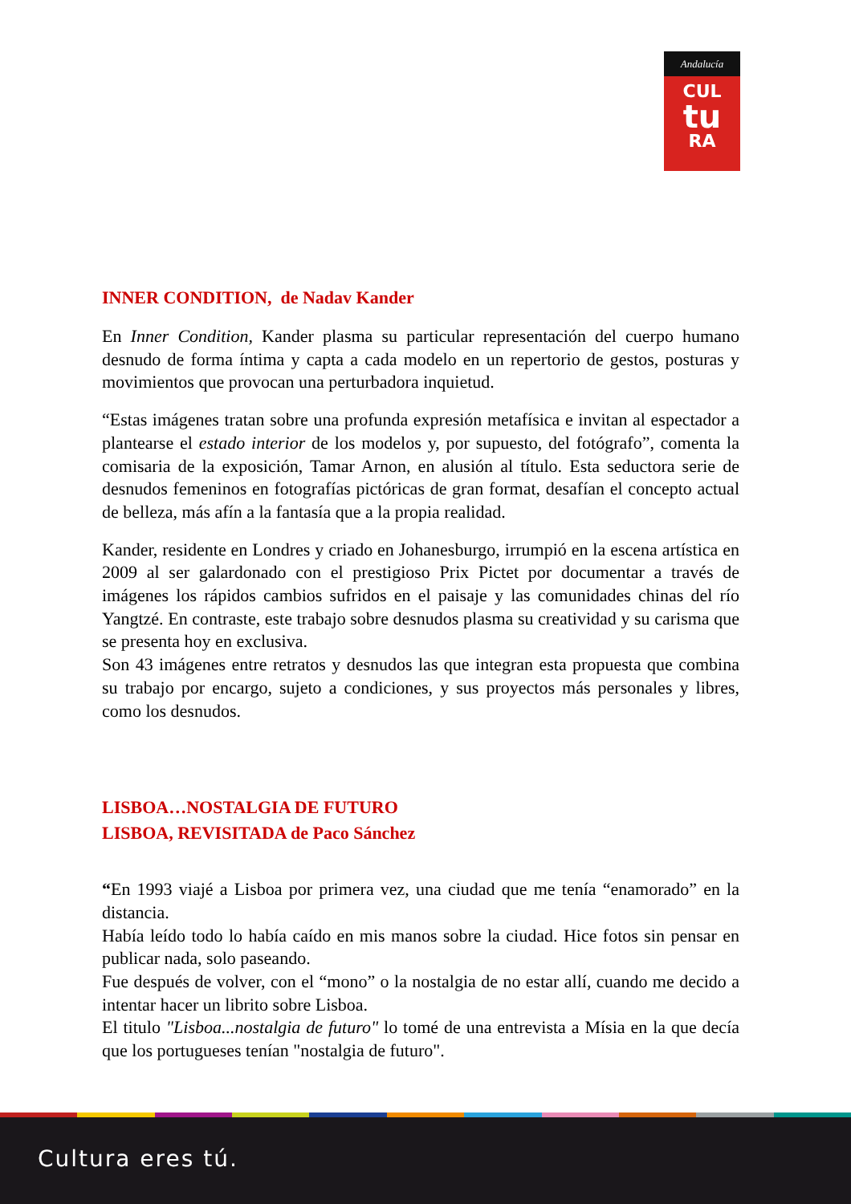Andalucía
CUL
tu
RA
INNER CONDITION, de Nadav Kander
En Inner Condition, Kander plasma su particular representación del cuerpo humano desnudo de forma íntima y capta a cada modelo en un repertorio de gestos, posturas y movimientos que provocan una perturbadora inquietud.
“Estas imágenes tratan sobre una profunda expresión metafísica e invitan al espectador a plantearse el estado interior de los modelos y, por supuesto, del fotógrafo”, comenta la comisaria de la exposición, Tamar Arnon, en alusión al título. Esta seductora serie de desnudos femeninos en fotografías pictóricas de gran format, desafían el concepto actual de belleza, más afín a la fantasía que a la propia realidad.
Kander, residente en Londres y criado en Johanesburgo, irrumpió en la escena artística en 2009 al ser galardonado con el prestigioso Prix Pictet por documentar a través de imágenes los rápidos cambios sufridos en el paisaje y las comunidades chinas del río Yangtzé. En contraste, este trabajo sobre desnudos plasma su creatividad y su carisma que se presenta hoy en exclusiva.
Son 43 imágenes entre retratos y desnudos las que integran esta propuesta que combina su trabajo por encargo, sujeto a condiciones, y sus proyectos más personales y libres, como los desnudos.
LISBOA…NOSTALGIA DE FUTURO
LISBOA, REVISITADA de Paco Sánchez
“En 1993 viajé a Lisboa por primera vez, una ciudad que me tenía “enamorado” en la distancia.
Había leído todo lo había caído en mis manos sobre la ciudad. Hice fotos sin pensar en publicar nada, solo paseando.
Fue después de volver, con el “mono” o la nostalgia de no estar allí, cuando me decido a intentar hacer un librito sobre Lisboa.
El titulo "Lisboa...nostalgia de futuro" lo tomé de una entrevista a Mísia en la que decía que los portugueses tenían "nostalgia de futuro".
Cultura eres tú.